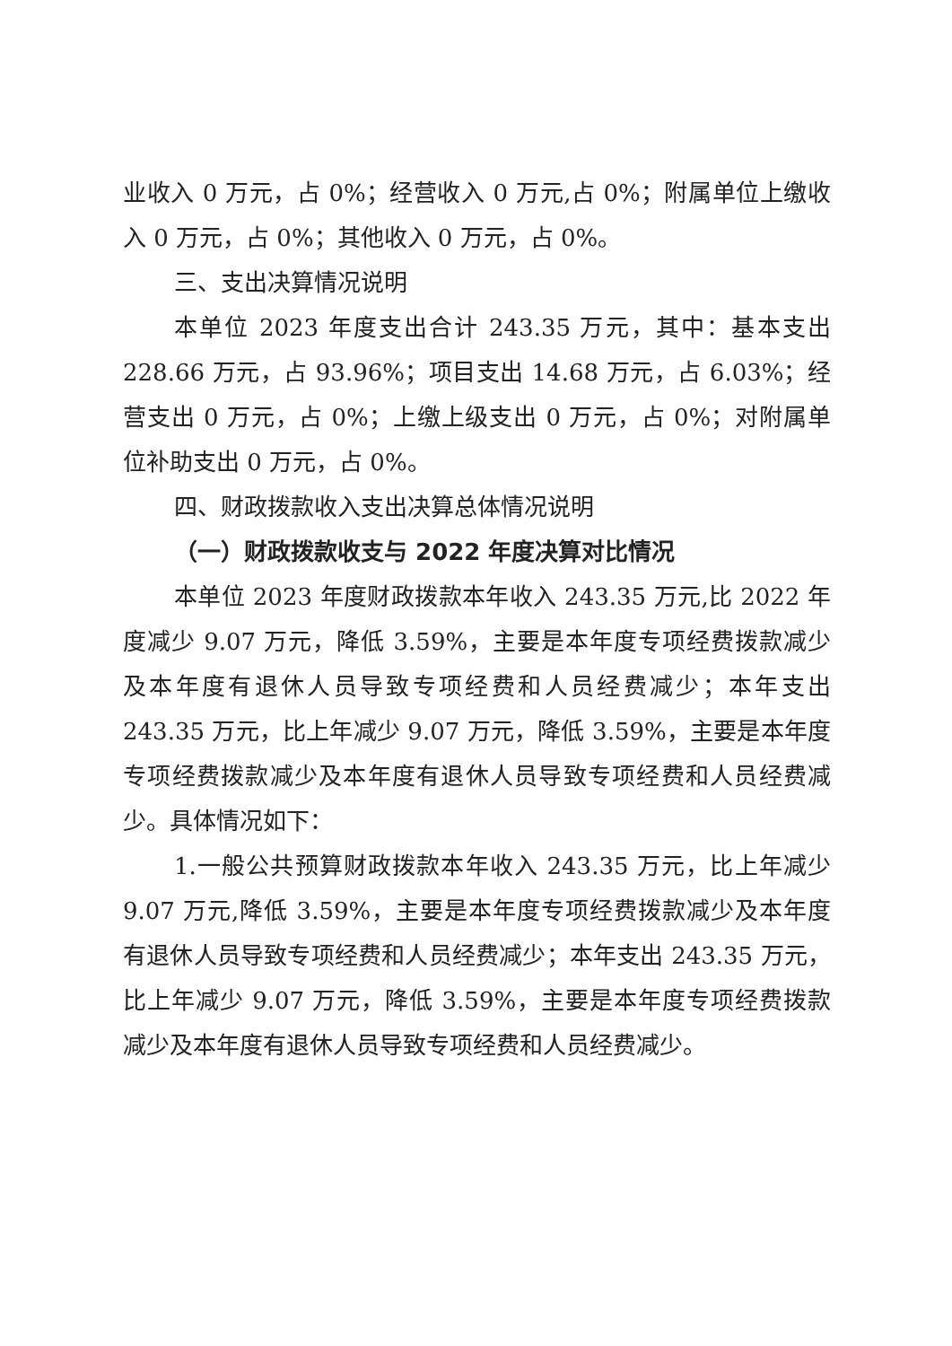业收入 0 万元，占 0%；经营收入 0 万元,占 0%；附属单位上缴收入 0 万元，占 0%；其他收入 0 万元，占 0%。
三、支出决算情况说明
本单位 2023 年度支出合计 243.35 万元，其中：基本支出 228.66 万元，占 93.96%；项目支出 14.68 万元，占 6.03%；经营支出 0 万元，占 0%；上缴上级支出 0 万元，占 0%；对附属单位补助支出 0 万元，占 0%。
四、财政拨款收入支出决算总体情况说明
（一）财政拨款收支与 2022 年度决算对比情况
本单位 2023 年度财政拨款本年收入 243.35 万元,比 2022 年度减少 9.07 万元，降低 3.59%，主要是本年度专项经费拨款减少及本年度有退休人员导致专项经费和人员经费减少；本年支出 243.35 万元，比上年减少 9.07 万元，降低 3.59%，主要是本年度专项经费拨款减少及本年度有退休人员导致专项经费和人员经费减少。具体情况如下：
1.一般公共预算财政拨款本年收入 243.35 万元，比上年减少 9.07 万元,降低 3.59%，主要是本年度专项经费拨款减少及本年度有退休人员导致专项经费和人员经费减少；本年支出 243.35 万元，比上年减少 9.07 万元，降低 3.59%，主要是本年度专项经费拨款减少及本年度有退休人员导致专项经费和人员经费减少。